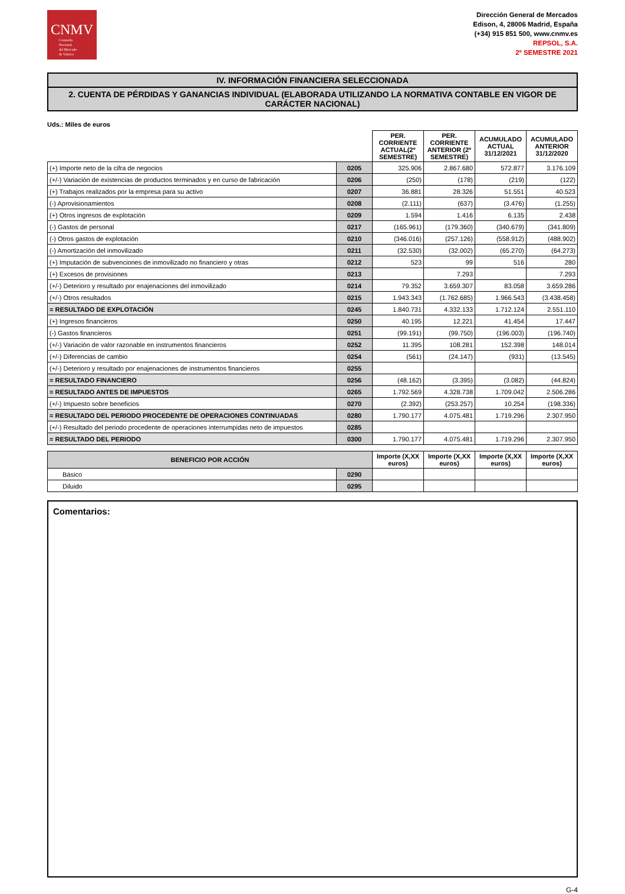CNMV
Comisión
Nacional
del Mercado
de Valores
Dirección General de Mercados
Edison, 4, 28006 Madrid, España
(+34) 915 851 500, www.cnmv.es
REPSOL, S.A.
2º SEMESTRE 2021
IV. INFORMACIÓN FINANCIERA SELECCIONADA
2. CUENTA DE PÉRDIDAS Y GANANCIAS INDIVIDUAL (ELABORADA UTILIZANDO LA NORMATIVA CONTABLE EN VIGOR DE CARÁCTER NACIONAL)
Uds.: Miles de euros
| | | PER. CORRIENTE ACTUAL(2º SEMESTRE) | PER. CORRIENTE ANTERIOR (2º SEMESTRE) | ACUMULADO ACTUAL 31/12/2021 | ACUMULADO ANTERIOR 31/12/2020 |
| --- | --- | --- | --- | --- | --- |
| (+) Importe neto de la cifra de negocios | 0205 | 325.906 | 2.867.680 | 572.877 | 3.176.109 |
| (+/-) Variación de existencias de productos terminados y en curso de fabricación | 0206 | (250) | (178) | (219) | (122) |
| (+) Trabajos realizados por la empresa para su activo | 0207 | 36.881 | 28.326 | 51.551 | 40.523 |
| (-) Aprovisionamientos | 0208 | (2.111) | (637) | (3.476) | (1.255) |
| (+) Otros ingresos de explotación | 0209 | 1.594 | 1.416 | 6.135 | 2.438 |
| (-) Gastos de personal | 0217 | (165.961) | (179.360) | (340.679) | (341.809) |
| (-) Otros gastos de explotación | 0210 | (346.016) | (257.126) | (558.912) | (488.902) |
| (-) Amortización del inmovilizado | 0211 | (32.530) | (32.002) | (65.270) | (64.273) |
| (+) Imputación de subvenciones de inmovilizado no financiero y otras | 0212 | 523 | 99 | 516 | 280 |
| (+) Excesos de provisiones | 0213 | | 7.293 | | 7.293 |
| (+/-) Deterioro y resultado por enajenaciones del inmovilizado | 0214 | 79.352 | 3.659.307 | 83.058 | 3.659.286 |
| (+/-) Otros resultados | 0215 | 1.943.343 | (1.762.685) | 1.966.543 | (3.438.458) |
| = RESULTADO DE EXPLOTACIÓN | 0245 | 1.840.731 | 4.332.133 | 1.712.124 | 2.551.110 |
| (+) Ingresos financieros | 0250 | 40.195 | 12.221 | 41.454 | 17.447 |
| (-) Gastos financieros | 0251 | (99.191) | (99.750) | (196.003) | (196.740) |
| (+/-) Variación de valor razonable en instrumentos financieros | 0252 | 11.395 | 108.281 | 152.398 | 148.014 |
| (+/-) Diferencias de cambio | 0254 | (561) | (24.147) | (931) | (13.545) |
| (+/-) Deterioro y resultado por enajenaciones de instrumentos financieros | 0255 | | | | |
| = RESULTADO FINANCIERO | 0256 | (48.162) | (3.395) | (3.082) | (44.824) |
| = RESULTADO ANTES DE IMPUESTOS | 0265 | 1.792.569 | 4.328.738 | 1.709.042 | 2.506.286 |
| (+/-) Impuesto sobre beneficios | 0270 | (2.392) | (253.257) | 10.254 | (198.336) |
| = RESULTADO DEL PERIODO PROCEDENTE DE OPERACIONES CONTINUADAS | 0280 | 1.790.177 | 4.075.481 | 1.719.296 | 2.307.950 |
| (+/-) Resultado del periodo procedente de operaciones interrumpidas neto de impuestos | 0285 | | | | |
| = RESULTADO DEL PERIODO | 0300 | 1.790.177 | 4.075.481 | 1.719.296 | 2.307.950 |
| BENEFICIO POR ACCIÓN | | Importe (X,XX euros) | Importe (X,XX euros) | Importe (X,XX euros) | Importe (X,XX euros) |
| --- | --- | --- | --- | --- | --- |
| Básico | 0290 | | | | |
| Diluido | 0295 | | | | |
Comentarios:
G-4